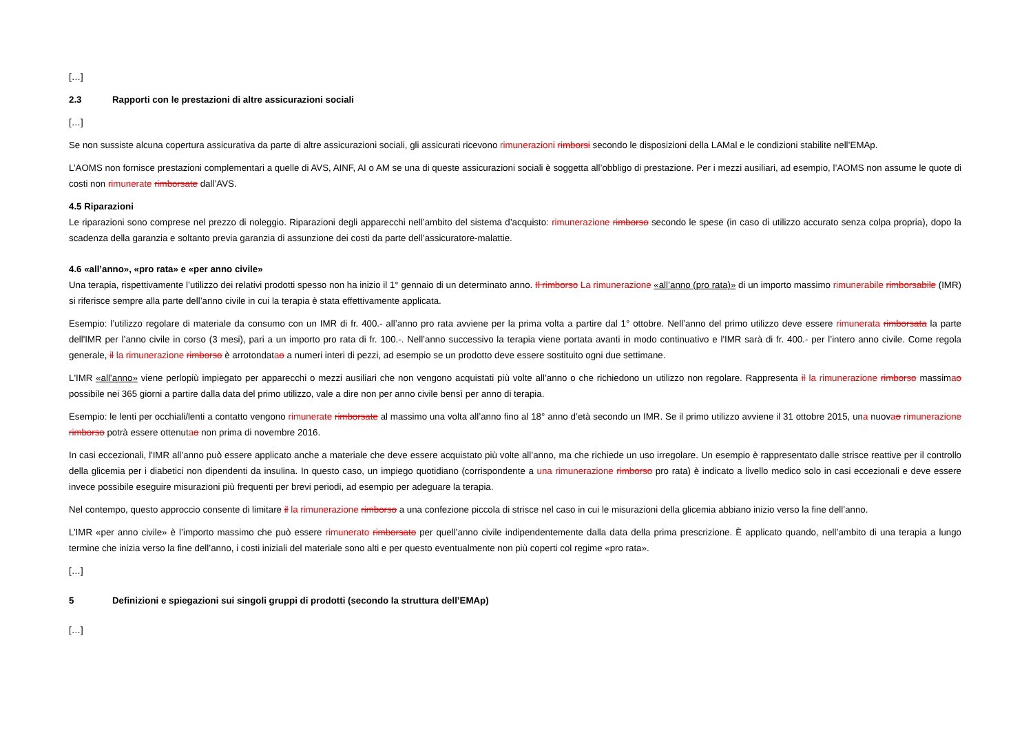[…]
2.3 Rapporti con le prestazioni di altre assicurazioni sociali
[…]
Se non sussiste alcuna copertura assicurativa da parte di altre assicurazioni sociali, gli assicurati ricevono rimunerazioni rimborsi secondo le disposizioni della LAMal e le condizioni stabilite nell’EMAp.
L’AOMS non fornisce prestazioni complementari a quelle di AVS, AINF, AI o AM se una di queste assicurazioni sociali è soggetta all’obbligo di prestazione. Per i mezzi ausiliari, ad esempio, l’AOMS non assume le quote di costi non rimunerate rimborsate dall’AVS.
4.5 Riparazioni
Le riparazioni sono comprese nel prezzo di noleggio. Riparazioni degli apparecchi nell’ambito del sistema d’acquisto: rimunerazione rimborso secondo le spese (in caso di utilizzo accurato senza colpa propria), dopo la scadenza della garanzia e soltanto previa garanzia di assunzione dei costi da parte dell’assicuratore-malattie.
4.6 «all’anno», «pro rata» e «per anno civile»
Una terapia, rispettivamente l’utilizzo dei relativi prodotti spesso non ha inizio il 1° gennaio di un determinato anno. Il rimborso La rimunerazione «all’anno (pro rata)» di un importo massimo rimunerabile rimborsabile (IMR) si riferisce sempre alla parte dell’anno civile in cui la terapia è stata effettivamente applicata.
Esempio: l’utilizzo regolare di materiale da consumo con un IMR di fr. 400.- all’anno pro rata avviene per la prima volta a partire dal 1° ottobre. Nell’anno del primo utilizzo deve essere rimunerata rimborsata la parte dell'IMR per l’anno civile in corso (3 mesi), pari a un importo pro rata di fr. 100.-. Nell’anno successivo la terapia viene portata avanti in modo continuativo e l'IMR sarà di fr. 400.- per l’intero anno civile. Come regola generale, il la rimunerazione rimborso è arrotondatao a numeri interi di pezzi, ad esempio se un prodotto deve essere sostituito ogni due settimane.
L'IMR «all’anno» viene perlopiù impiegato per apparecchi o mezzi ausiliari che non vengono acquistati più volte all’anno o che richiedono un utilizzo non regolare. Rappresenta il la rimunerazione rimborso massimao possibile nei 365 giorni a partire dalla data del primo utilizzo, vale a dire non per anno civile bensì per anno di terapia.
Esempio: le lenti per occhiali/lenti a contatto vengono rimunerate rimborsate al massimo una volta all’anno fino al 18° anno d’età secondo un IMR. Se il primo utilizzo avviene il 31 ottobre 2015, una nuovao rimunerazione rimborso potrà essere ottenutao non prima di novembre 2016.
In casi eccezionali, l'IMR all’anno può essere applicato anche a materiale che deve essere acquistato più volte all’anno, ma che richiede un uso irregolare. Un esempio è rappresentato dalle strisce reattive per il controllo della glicemia per i diabetici non dipendenti da insulina. In questo caso, un impiego quotidiano (corrispondente a una rimunerazione rimborso pro rata) è indicato a livello medico solo in casi eccezionali e deve essere invece possibile eseguire misurazioni più frequenti per brevi periodi, ad esempio per adeguare la terapia.
Nel contempo, questo approccio consente di limitare il la rimunerazione rimborso a una confezione piccola di strisce nel caso in cui le misurazioni della glicemia abbiano inizio verso la fine dell’anno.
L’IMR «per anno civile» è l’importo massimo che può essere rimunerato rimborsato per quell’anno civile indipendentemente dalla data della prima prescrizione. È applicato quando, nell’ambito di una terapia a lungo termine che inizia verso la fine dell’anno, i costi iniziali del materiale sono alti e per questo eventualmente non più coperti col regime «pro rata».
[…]
5 Definizioni e spiegazioni sui singoli gruppi di prodotti (secondo la struttura dell’EMAp)
[…]